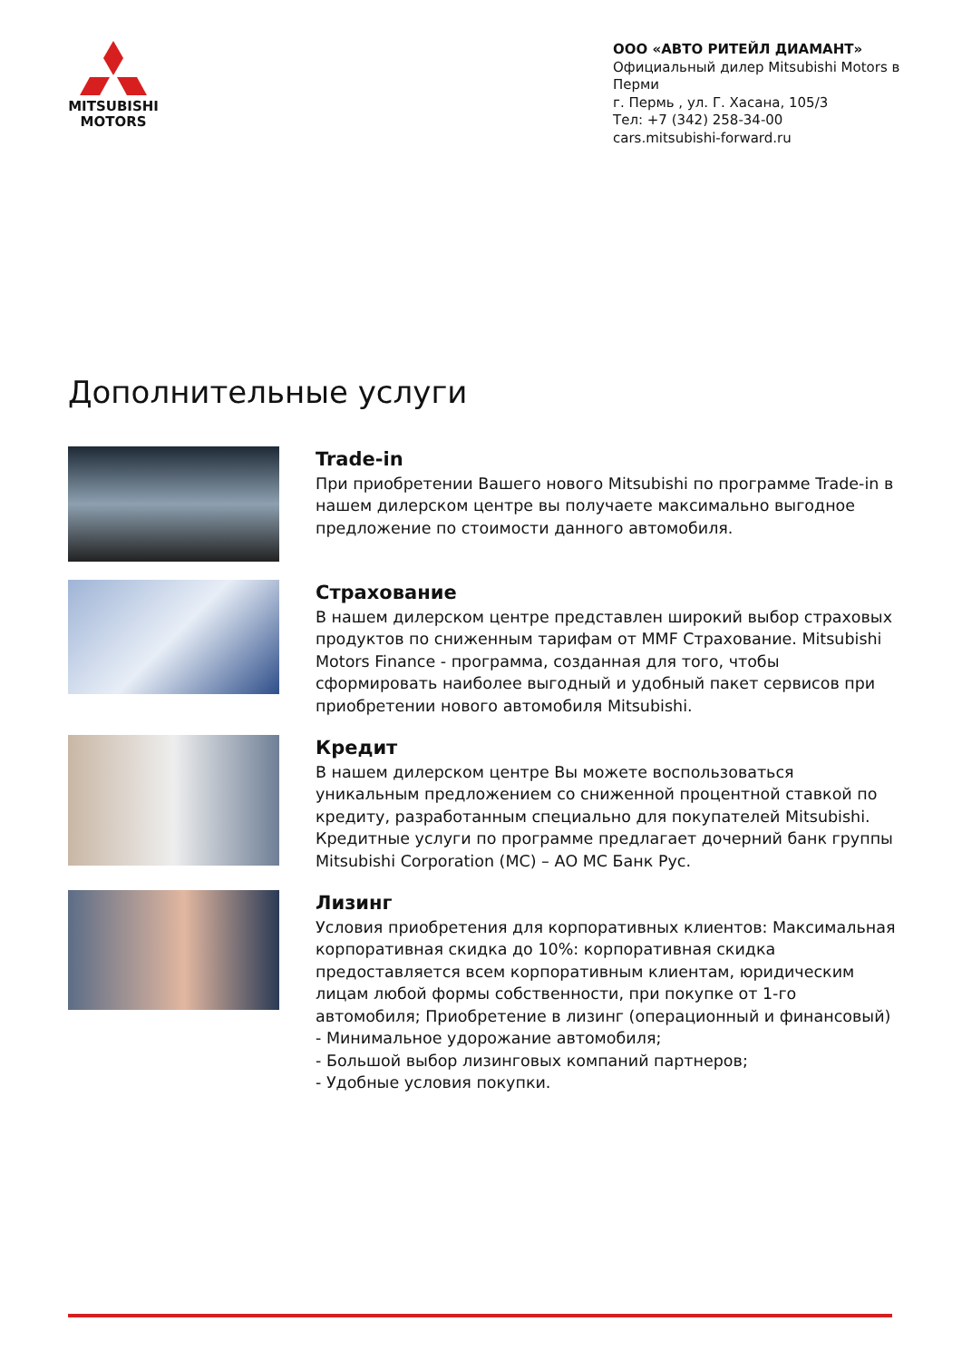MITSUBISHI
MOTORS
ООО «АВТО РИТЕЙЛ ДИАМАНТ»
Официальный дилер Mitsubishi Motors в Перми
г. Пермь , ул. Г. Хасана, 105/3
Тел: +7 (342) 258-34-00
cars.mitsubishi-forward.ru
Дополнительные услуги
Trade-in
При приобретении Вашего нового Mitsubishi по программе Trade-in в нашем дилерском центре вы получаете максимально выгодное предложение по стоимости данного автомобиля.
Страхование
В нашем дилерском центре представлен широкий выбор страховых продуктов по сниженным тарифам от MMF Страхование. Mitsubishi Motors Finance - программа, созданная для того, чтобы сформировать наиболее выгодный и удобный пакет сервисов при приобретении нового автомобиля Mitsubishi.
Кредит
В нашем дилерском центре Вы можете воспользоваться уникальным предложением со сниженной процентной ставкой по кредиту, разработанным специально для покупателей Mitsubishi. Кредитные услуги по программе предлагает дочерний банк группы Mitsubishi Corporation (MC) – АО МС Банк Рус.
Лизинг
Условия приобретения для корпоративных клиентов: Максимальная корпоративная скидка до 10%: корпоративная скидка предоставляется всем корпоративным клиентам, юридическим лицам любой формы собственности, при покупке от 1-го автомобиля; Приобретение в лизинг (операционный и финансовый)
- Минимальное удорожание автомобиля;
- Большой выбор лизинговых компаний партнеров;
- Удобные условия покупки.